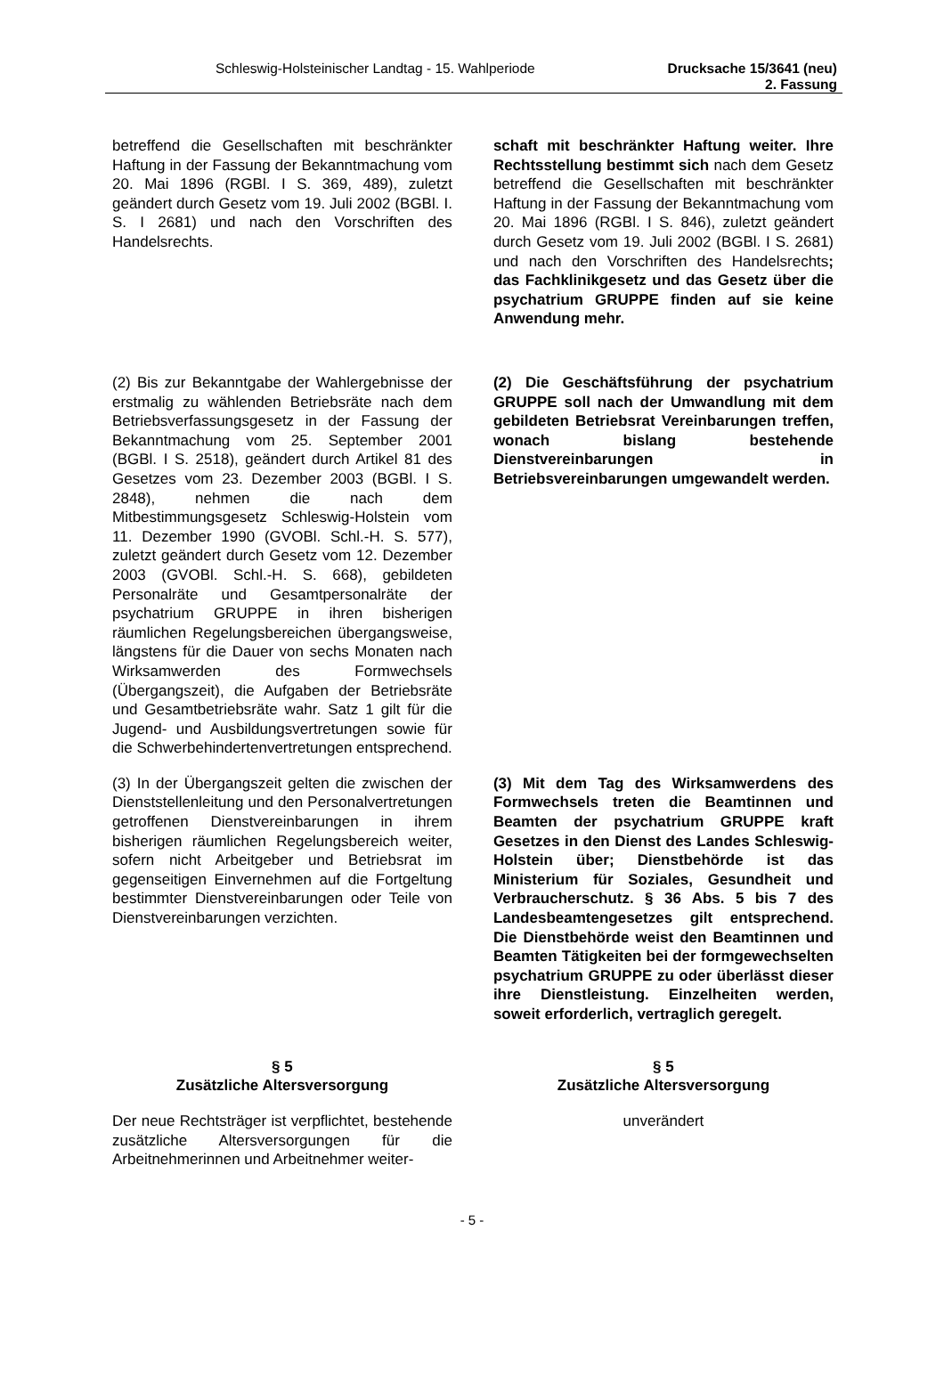Schleswig-Holsteinischer Landtag - 15. Wahlperiode Drucksache 15/3641 (neu)
2. Fassung
| betreffend die Gesellschaften mit beschränkter Haftung in der Fassung der Bekanntmachung vom 20. Mai 1896 (RGBl. I S. 369, 489), zuletzt geändert durch Gesetz vom 19. Juli 2002 (BGBl. I. S. I 2681) und nach den Vorschriften des Handelsrechts. | schaft mit beschränkter Haftung weiter. Ihre Rechtsstellung bestimmt sich nach dem Gesetz betreffend die Gesellschaften mit beschränkter Haftung in der Fassung der Bekanntmachung vom 20. Mai 1896 (RGBl. I S. 846), zuletzt geändert durch Gesetz vom 19. Juli 2002 (BGBl. I S. 2681) und nach den Vorschriften des Handelsrechts ; das Fachklinikgesetz und das Gesetz über die psychatrium GRUPPE finden auf sie keine Anwendung mehr. |
| (2) Bis zur Bekanntgabe der Wahlergebnisse der erstmalig zu wählenden Betriebsräte nach dem Betriebsverfassungsgesetz in der Fassung der Bekanntmachung vom 25. September 2001 (BGBl. I S. 2518), geändert durch Artikel 81 des Gesetzes vom 23. Dezember 2003 (BGBl. I S. 2848), nehmen die nach dem Mitbestimmungsgesetz Schleswig-Holstein vom 11. Dezember 1990 (GVOBl. Schl.-H. S. 577), zuletzt geändert durch Gesetz vom 12. Dezember 2003 (GVOBl. Schl.-H. S. 668), gebildeten Personalräte und Gesamtpersonalräte der psychatrium GRUPPE in ihren bisherigen räumlichen Regelungsbereichen übergangsweise, längstens für die Dauer von sechs Monaten nach Wirksamwerden des Formwechsels (Übergangszeit), die Aufgaben der Betriebsräte und Gesamtbetriebsräte wahr. Satz 1 gilt für die Jugend- und Ausbildungsvertretungen sowie für die Schwerbehindertenvertretungen entsprechend. | (2) Die Geschäftsführung der psychatrium GRUPPE soll nach der Umwandlung mit dem gebildeten Betriebsrat Vereinbarungen treffen, wonach bislang bestehende Dienstvereinbarungen in Betriebsvereinbarungen umgewandelt werden. |
| (3) In der Übergangszeit gelten die zwischen der Dienststellenleitung und den Personalvertretungen getroffenen Dienstvereinbarungen in ihrem bisherigen räumlichen Regelungsbereich weiter, sofern nicht Arbeitgeber und Betriebsrat im gegenseitigen Einvernehmen auf die Fortgeltung bestimmter Dienstvereinbarungen oder Teile von Dienstvereinbarungen verzichten. | (3) Mit dem Tag des Wirksamwerdens des Formwechsels treten die Beamtinnen und Beamten der psychatrium GRUPPE kraft Gesetzes in den Dienst des Landes Schleswig-Holstein über; Dienstbehörde ist das Ministerium für Soziales, Gesundheit und Verbraucherschutz. § 36 Abs. 5 bis 7 des Landesbeamtengesetzes gilt entsprechend. Die Dienstbehörde weist den Beamtinnen und Beamten Tätigkeiten bei der formgewechselten psychatrium GRUPPE zu oder überlässt dieser ihre Dienstleistung. Einzelheiten werden, soweit erforderlich, vertraglich geregelt. |
| § 5 Zusätzliche Altersversorgung | § 5 Zusätzliche Altersversorgung |
| Der neue Rechtsträger ist verpflichtet, bestehende zusätzliche Altersversorgungen für die Arbeitnehmerinnen und Arbeitnehmer weiter- | unverändert |
- 5 -